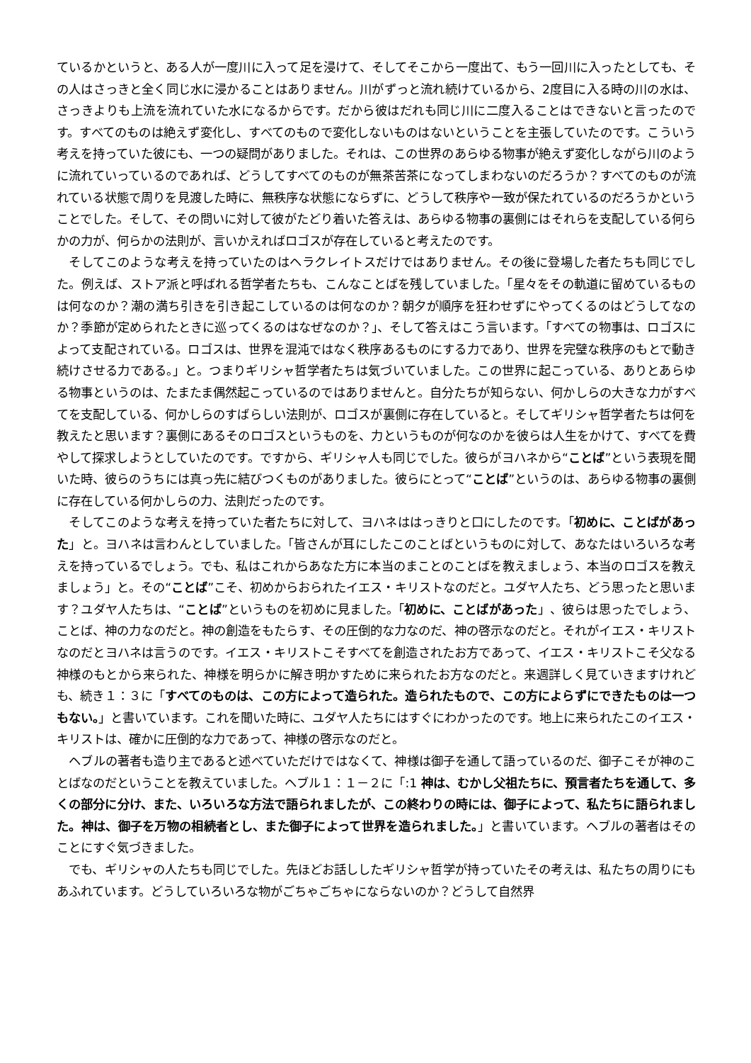ているかというと、ある人が一度川に入って足を浸けて、そしてそこから一度出て、もう一回川に入ったとしても、その人はさっきと全く同じ水に浸かることはありません。川がずっと流れ続けているから、2度目に入る時の川の水は、さっきよりも上流を流れていた水になるからです。だから彼はだれも同じ川に二度入ることはできないと言ったのです。すべてのものは絶えず変化し、すべてのもので変化しないものはないということを主張していたのです。こういう考えを持っていた彼にも、一つの疑問がありました。それは、この世界のあらゆる物事が絶えず変化しながら川のように流れていっているのであれば、どうしてすべてのものが無茶苦茶になってしまわないのだろうか？すべてのものが流れている状態で周りを見渡した時に、無秩序な状態にならずに、どうして秩序や一致が保たれているのだろうかということでした。そして、その問いに対して彼がたどり着いた答えは、あらゆる物事の裏側にはそれらを支配している何らかの力が、何らかの法則が、言いかえればロゴスが存在していると考えたのです。
そしてこのような考えを持っていたのはヘラクレイトスだけではありません。その後に登場した者たちも同じでした。例えば、ストア派と呼ばれる哲学者たちも、こんなことばを残していました。「星々をその軌道に留めているものは何なのか？潮の満ち引きを引き起こしているのは何なのか？朝夕が順序を狂わせずにやってくるのはどうしてなのか？季節が定められたときに巡ってくるのはなぜなのか？」、そして答えはこう言います。「すべての物事は、ロゴスによって支配されている。ロゴスは、世界を混沌ではなく秩序あるものにする力であり、世界を完璧な秩序のもとで動き続けさせる力である。」と。つまりギリシャ哲学者たちは気づいていました。この世界に起こっている、ありとあらゆる物事というのは、たまたま偶然起こっているのではありませんと。自分たちが知らない、何かしらの大きな力がすべてを支配している、何かしらのすばらしい法則が、ロゴスが裏側に存在していると。そしてギリシャ哲学者たちは何を教えたと思います？裏側にあるそのロゴスというものを、力というものが何なのかを彼らは人生をかけて、すべてを費やして探求しようとしていたのです。ですから、ギリシャ人も同じでした。彼らがヨハネから“ことば”という表現を聞いた時、彼らのうちには真っ先に結びつくものがありました。彼らにとって“ことば”というのは、あらゆる物事の裏側に存在している何かしらの力、法則だったのです。
そしてこのような考えを持っていた者たちに対して、ヨハネははっきりと口にしたのです。「初めに、ことばがあった」と。ヨハネは言わんとしていました。「皆さんが耳にしたこのことばというものに対して、あなたはいろいろな考えを持っているでしょう。でも、私はこれからあなた方に本当のまことのことばを教えましょう、本当のロゴスを教えましょう」と。その“ことば”こそ、初めからおられたイエス・キリストなのだと。ユダヤ人たち、どう思ったと思います？ユダヤ人たちは、“ことば”というものを初めに見ました。「初めに、ことばがあった」、彼らは思ったでしょう、ことば、神の力なのだと。神の創造をもたらす、その圧倒的な力なのだ、神の啓示なのだと。それがイエス・キリストなのだとヨハネは言うのです。イエス・キリストこそすべてを創造されたお方であって、イエス・キリストこそ父なる神様のもとから来られた、神様を明らかに解き明かすために来られたお方なのだと。来週詳しく見ていきますけれども、続き１：３に「すべてのものは、この方によって造られた。造られたもので、この方によらずにできたものは一つもない。」と書いています。これを聞いた時に、ユダヤ人たちにはすぐにわかったのです。地上に来られたこのイエス・キリストは、確かに圧倒的な力であって、神様の啓示なのだと。
ヘブルの著者も造り主であると述べていただけではなくて、神様は御子を通して語っているのだ、御子こそが神のことばなのだということを教えていました。ヘブル１：１－２に「:1 神は、むかし父祖たちに、預言者たちを通して、多くの部分に分け、また、いろいろな方法で語られましたが、この終わりの時には、御子によって、私たちに語られました。神は、御子を万物の相続者とし、また御子によって世界を造られました。」と書いています。ヘブルの著者はそのことにすぐ気づきました。
でも、ギリシャの人たちも同じでした。先ほどお話ししたギリシャ哲学が持っていたその考えは、私たちの周りにもあふれています。どうしていろいろな物がごちゃごちゃにならないのか？どうして自然界